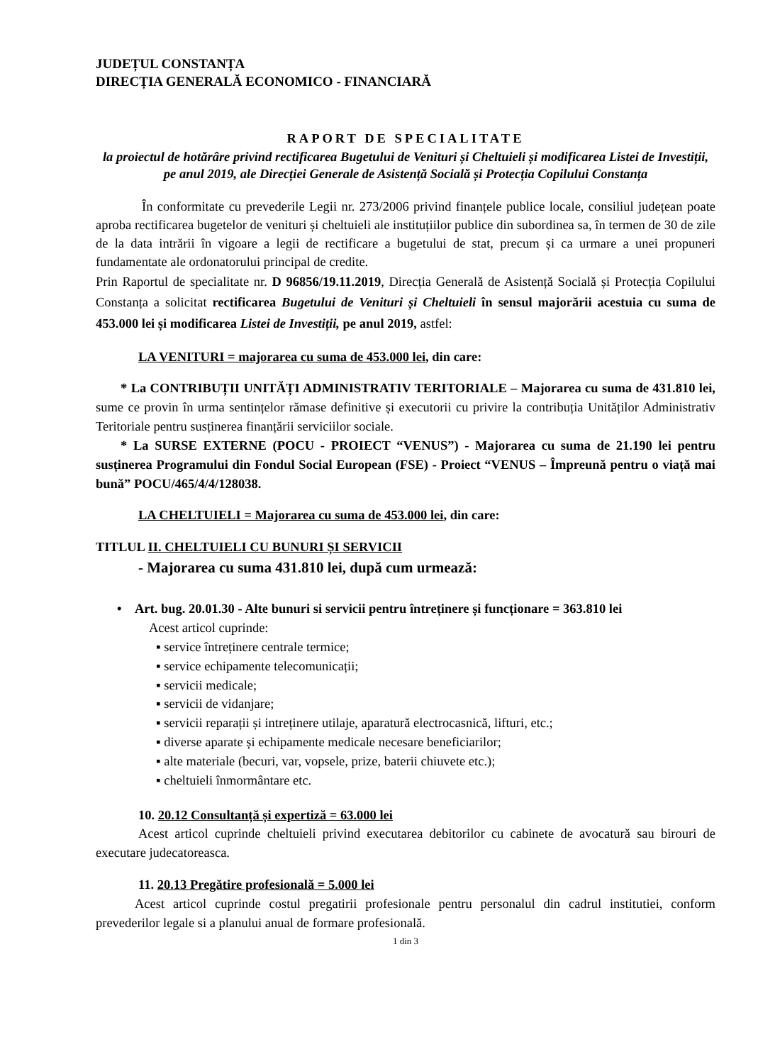JUDEȚUL CONSTANȚA
DIRECȚIA GENERALĂ ECONOMICO - FINANCIARĂ
RAPORT DE SPECIALITATE
la proiectul de hotărâre privind rectificarea Bugetului de Venituri și Cheltuieli și modificarea Listei de Investiții, pe anul 2019, ale Direcției Generale de Asistență Socială și Protecția Copilului Constanța
În conformitate cu prevederile Legii nr. 273/2006 privind finanțele publice locale, consiliul județean poate aproba rectificarea bugetelor de venituri și cheltuieli ale instituțiilor publice din subordinea sa, în termen de 30 de zile de la data intrării în vigoare a legii de rectificare a bugetului de stat, precum și ca urmare a unei propuneri fundamentate ale ordonatorului principal de credite.
Prin Raportul de specialitate nr. D 96856/19.11.2019, Direcția Generală de Asistență Socială și Protecția Copilului Constanța a solicitat rectificarea Bugetului de Venituri și Cheltuieli în sensul majorării acestuia cu suma de 453.000 lei și modificarea Listei de Investiții, pe anul 2019, astfel:
LA VENITURI = majorarea cu suma de 453.000 lei, din care:
* La CONTRIBUȚII UNITĂȚI ADMINISTRATIV TERITORIALE – Majorarea cu suma de 431.810 lei, sume ce provin în urma sentințelor rămase definitive și executorii cu privire la contribuția Unităților Administrativ Teritoriale pentru susținerea finanțării serviciilor sociale.
* La SURSE EXTERNE (POCU - PROIECT “VENUS”) - Majorarea cu suma de 21.190 lei pentru susținerea Programului din Fondul Social European (FSE) - Proiect “VENUS – Împreună pentru o viață mai bună” POCU/465/4/4/128038.
LA CHELTUIELI = Majorarea cu suma de 453.000 lei, din care:
TITLUL II. CHELTUIELI CU BUNURI ȘI SERVICII
- Majorarea cu suma 431.810 lei, după cum urmează:
• Art. bug. 20.01.30 - Alte bunuri si servicii pentru întreținere și funcționare = 363.810 lei
Acest articol cuprinde:
▪ service întreținere centrale termice;
▪ service echipamente telecomunicații;
▪ servicii medicale;
▪ servicii de vidanjare;
▪ servicii reparații și intreținere utilaje, aparatură electrocasnică, lifturi, etc.;
▪ diverse aparate și echipamente medicale necesare beneficiarilor;
▪ alte materiale (becuri, var, vopsele, prize, baterii chiuvete etc.);
▪ cheltuieli înmormântare etc.
10. 20.12 Consultanță și expertiză = 63.000 lei
Acest articol cuprinde cheltuieli privind executarea debitorilor cu cabinete de avocatură sau birouri de executare judecatoreasca.
11. 20.13 Pregătire profesională = 5.000 lei
Acest articol cuprinde costul pregatirii profesionale pentru personalul din cadrul institutiei, conform prevederilor legale si a planului anual de formare profesională.
1 din 3